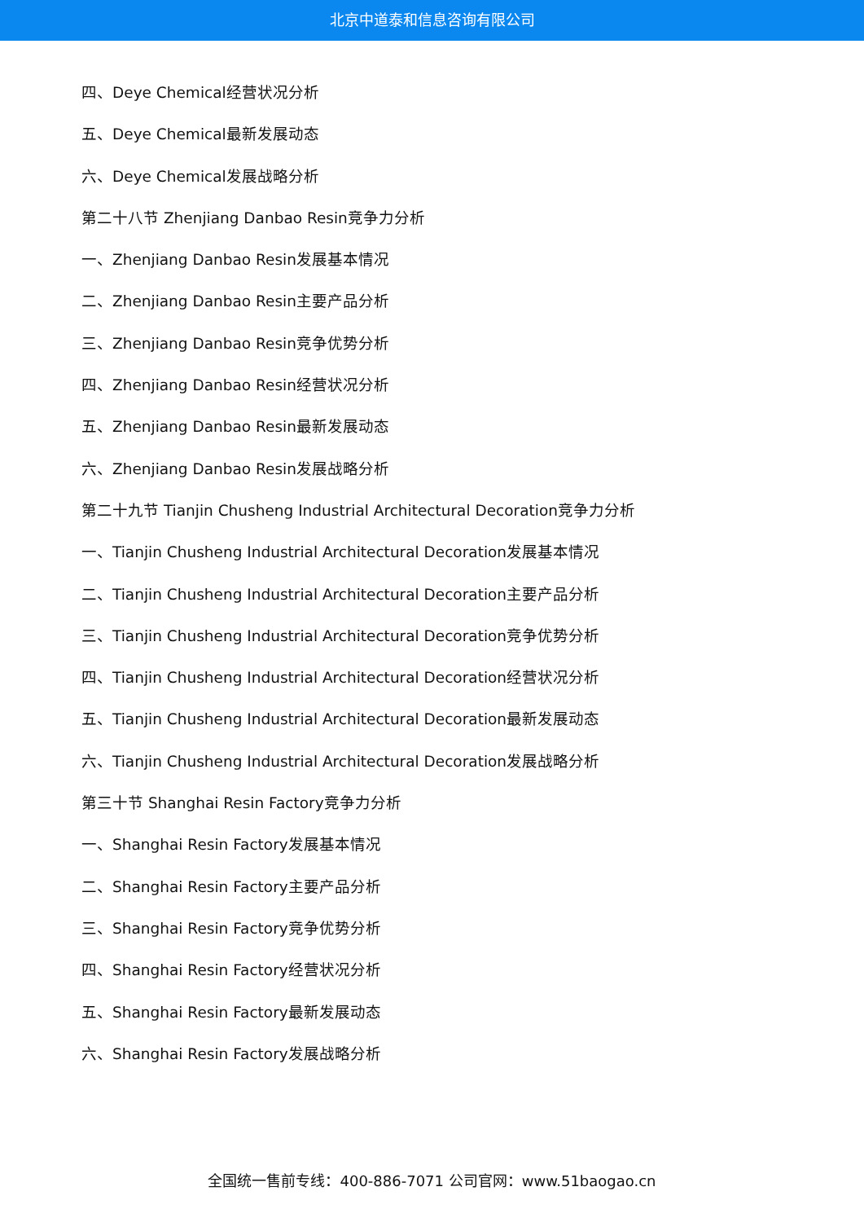北京中道泰和信息咨询有限公司
四、Deye Chemical经营状况分析
五、Deye Chemical最新发展动态
六、Deye Chemical发展战略分析
第二十八节 Zhenjiang Danbao Resin竞争力分析
一、Zhenjiang Danbao Resin发展基本情况
二、Zhenjiang Danbao Resin主要产品分析
三、Zhenjiang Danbao Resin竞争优势分析
四、Zhenjiang Danbao Resin经营状况分析
五、Zhenjiang Danbao Resin最新发展动态
六、Zhenjiang Danbao Resin发展战略分析
第二十九节 Tianjin Chusheng Industrial Architectural Decoration竞争力分析
一、Tianjin Chusheng Industrial Architectural Decoration发展基本情况
二、Tianjin Chusheng Industrial Architectural Decoration主要产品分析
三、Tianjin Chusheng Industrial Architectural Decoration竞争优势分析
四、Tianjin Chusheng Industrial Architectural Decoration经营状况分析
五、Tianjin Chusheng Industrial Architectural Decoration最新发展动态
六、Tianjin Chusheng Industrial Architectural Decoration发展战略分析
第三十节 Shanghai Resin Factory竞争力分析
一、Shanghai Resin Factory发展基本情况
二、Shanghai Resin Factory主要产品分析
三、Shanghai Resin Factory竞争优势分析
四、Shanghai Resin Factory经营状况分析
五、Shanghai Resin Factory最新发展动态
六、Shanghai Resin Factory发展战略分析
全国统一售前专线：400-886-7071 公司官网：www.51baogao.cn